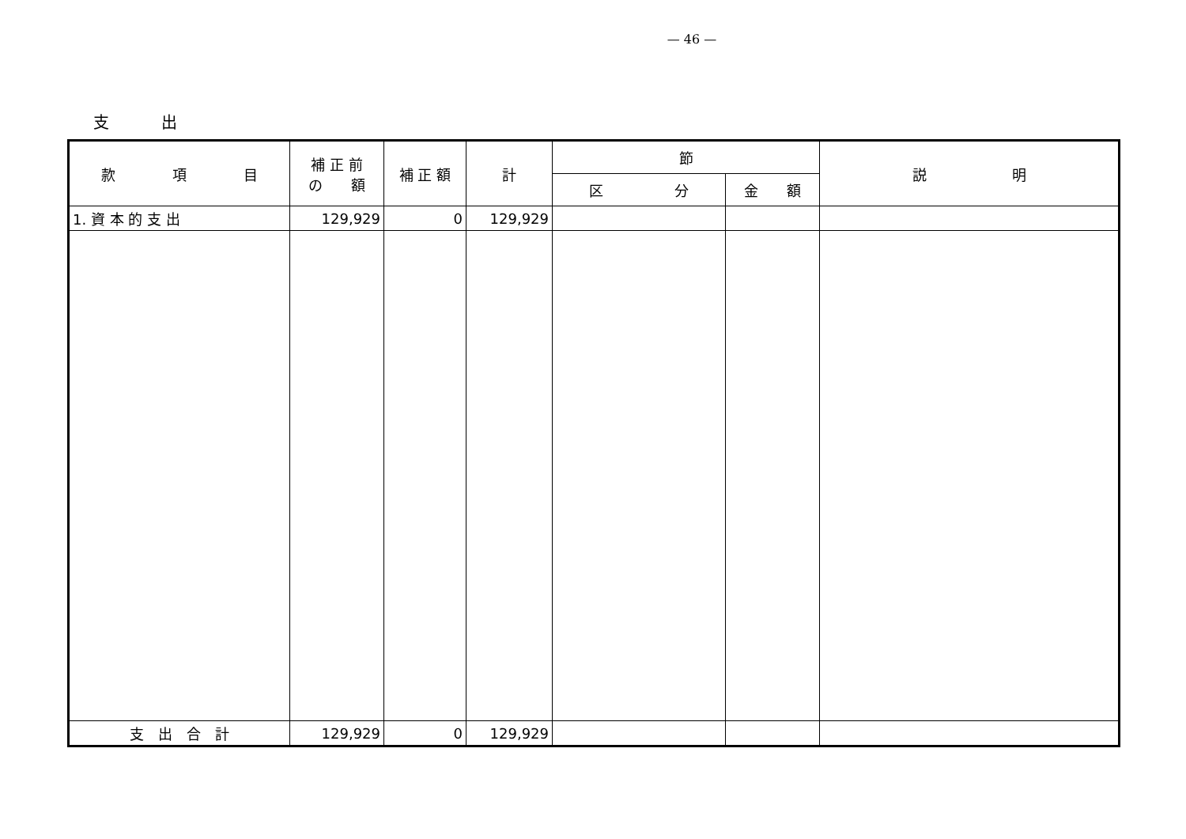— 46 —
支 出
| 款 項 目 | 補 正 前 の 額 | 補 正 額 | 計 | 節 | | 説 明 |
| --- | --- | --- | --- | --- | --- | --- |
| | | | | 区 分 | 金 額 | |
| 1. 資 本 的 支 出 | 129,929 | 0 | 129,929 | | | |
| 支 出 合 計 | 129,929 | 0 | 129,929 | | | |